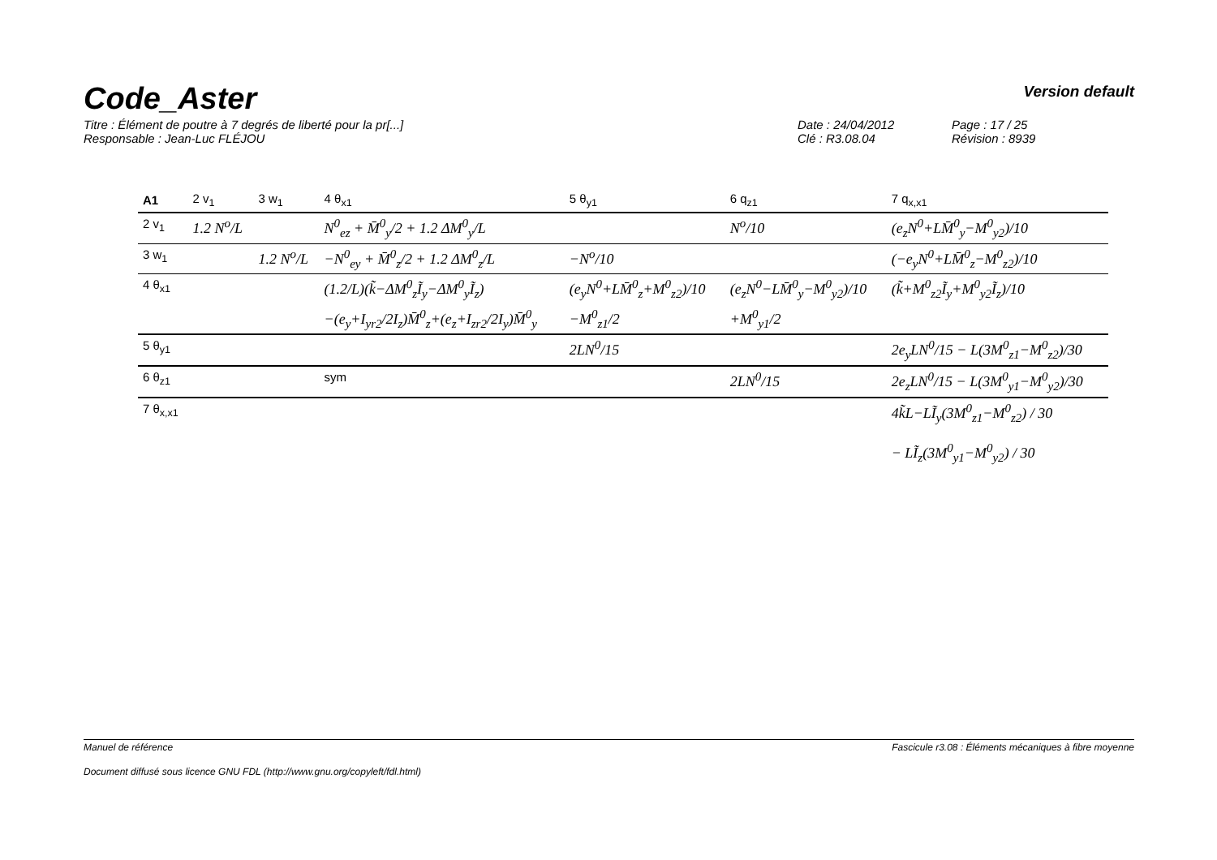Code_Aster
Version default
Titre : Élément de poutre à 7 degrés de liberté pour la pr[...] Date : 24/04/2012 Page : 17 / 25 Responsable : Jean-Luc FLÉJOU Clé : R3.08.04 Révision : 8939
| A1 | 2 v<sub>1</sub> | 3 w<sub>1</sub> | 4 θ<sub>x1</sub> | 5 θ<sub>y1</sub> | 6 q<sub>z1</sub> | 7 q<sub>x,x1</sub> |
| --- | --- | --- | --- | --- | --- | --- |
| 2 v<sub>1</sub> | 1.2 N<sup>o</sup>/L | | N<sup>0</sup><sub>ez</sub> + M̄<sup>0</sup><sub>y</sub>/2 + 1.2 ΔM<sup>0</sup><sub>y</sub>/L | | N<sup>o</sup>/10 | (e<sub>z</sub>N<sup>0</sup>+LM̄<sup>0</sup><sub>y</sub>−M<sup>0</sup><sub>y2</sub>)/10 |
| 3 w<sub>1</sub> | | 1.2 N<sup>o</sup>/L | −N<sup>0</sup><sub>ey</sub> + M̄<sup>0</sup><sub>z</sub>/2 + 1.2 ΔM<sup>0</sup><sub>z</sub>/L | −N<sup>o</sup>/10 | | (−e<sub>y</sub>N<sup>0</sup>+LM̄<sup>0</sup><sub>z</sub>−M<sup>0</sup><sub>z2</sub>)/10 |
| 4 θ<sub>x1</sub> | | | (1.2/L)(k̃−ΔM<sup>0</sup><sub>z</sub>Ĩ<sub>y</sub>−ΔM<sup>0</sup><sub>y</sub>Ĩ<sub>z</sub>) | (e<sub>y</sub>N<sup>0</sup>+LM̄<sup>0</sup><sub>z</sub>+M<sup>0</sup><sub>z2</sub>)/10 | (e<sub>z</sub>N<sup>0</sup>−LM̄<sup>0</sup><sub>y</sub>−M<sup>0</sup><sub>y2</sub>)/10 | (k̃+M<sup>0</sup><sub>z2</sub>Ĩ<sub>y</sub>+M<sup>0</sup><sub>y2</sub>Ĩ<sub>z</sub>)/10 |
| | | | −(e<sub>y</sub>+I<sub>yr2</sub>/2I<sub>z</sub>)M̄<sup>0</sup><sub>z</sub>+(e<sub>z</sub>+I<sub>zr2</sub>/2I<sub>y</sub>)M̄<sup>0</sup><sub>y</sub> | −M<sup>0</sup><sub>z1</sub>/2 | +M<sup>0</sup><sub>y1</sub>/2 | |
| 5 θ<sub>y1</sub> | | | | 2LN<sup>0</sup>/15 | | 2e<sub>y</sub>LN<sup>0</sup>/15 − L(3M<sup>0</sup><sub>z1</sub>−M<sup>0</sup><sub>z2</sub>)/30 |
| 6 θ<sub>z1</sub> | | | sym | | 2LN<sup>0</sup>/15 | 2e<sub>z</sub>LN<sup>0</sup>/15 − L(3M<sup>0</sup><sub>y1</sub>−M<sup>0</sup><sub>y2</sub>)/30 |
| 7 θ<sub>x,x1</sub> | | | | | | 4k̃L−LĨ<sub>y</sub>(3M<sup>0</sup><sub>z1</sub>−M<sup>0</sup><sub>z2</sub>) / 30 − LĨ<sub>z</sub>(3M<sup>0</sup><sub>y1</sub>−M<sup>0</sup><sub>y2</sub>) / 30 |
Manuel de référence Fascicule r3.08 : Éléments mécaniques à fibre moyenne
Document diffusé sous licence GNU FDL (http://www.gnu.org/copyleft/fdl.html)